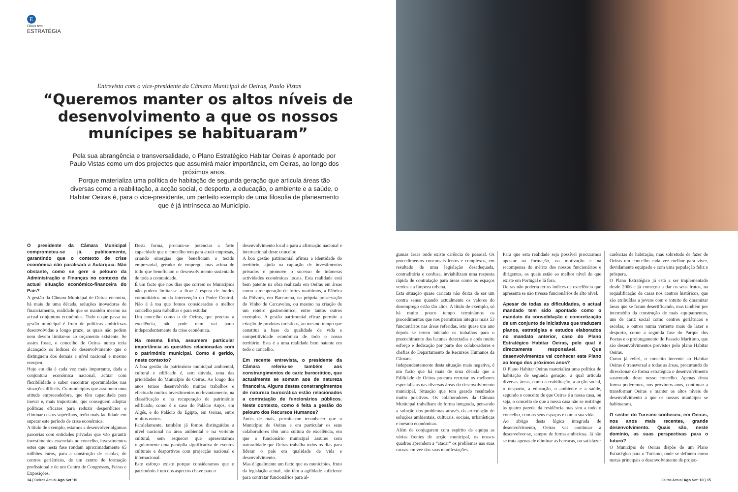E
Oiras tem
ESTRATÉGIA
Entrevista com o vice-presidente da Câmara Municipal de Oeiras, Paulo Vistas
“Queremos manter os altos níveis de desenvolvimento a que os nossos munícipes se habituaram”
Pela sua abrangência e transversalidade, o Plano Estratégico Habitar Oeiras é apontado por Paulo Vistas como um dos projectos que assumirá maior importância, em Oeiras, ao longo dos próximos anos.
Porque materializa uma política de habitação de segunda geração que articula áreas tão diversas como a reabilitação, a acção social, o desporto, a educação, o ambiente e a saúde, o Habitar Oeiras é, para o vice-presidente, um perfeito exemplo de uma filosofia de planeamento que é já intrínseca ao Município.
O presidente da Câmara Municipal comprometeu-se já, publicamente, garantindo que o contexto de crise económica não paralisará a Autarquia. Não obstante, como se gere o pelouro da Administração e Finanças no contexto da actual situação económico-financeira do País?
A gestão da Câmara Municipal de Oeiras encontra, há mais de uma década, soluções inovadoras de financiamento, realidade que se mantém mesmo na actual conjuntura económica. Tudo o que passa na gestão municipal é fruto de políticas ambiciosas desenvolvidas a longo prazo, as quais não podem nem devem limitar-se ao orçamento existente. Se assim fosse, o concelho de Oeiras nunca teria alcançado os índices de desenvolvimento que o distinguem dos demais a nível nacional e mesmo europeu.
Hoje em dia é cada vez mais importante, dada a conjuntura económica nacional, actuar com flexibilidade e saber encontrar oportunidades nas situações difíceis. Os municípios que assumem uma atitude empreendedora, que têm capacidade para inovar e, mais importante, que conseguem adoptar políticas eficazes para reduzir desperdícios e eliminar custos supérfluos, terão mais facilidade em superar este período de crise económica.
A título de exemplo, estamos a desenvolver algumas parcerias com entidades privadas que vão garantir investimentos essenciais no concelho, investimentos estes que nesta fase rondam aproximadamente 65 milhões euros, para a construção de escolas, de centros geriátricos, de um centro de formação profissional e de um Centro de Congressos, Feiras e Exposições.
Desta forma, procura-se potenciar a forte capacidade que o concelho tem para atrair empresas, criando sinergias que beneficiam o tecido empresarial, gerador de emprego, mas acima de tudo que beneficiam o desenvolvimento sustentado de toda a comunidade.
É um facto que nos dias que correm os Municípios não podem limitar-se a ficar à espera de fundos comunitários ou da intervenção do Poder Central. Não é à toa que fomos considerados o melhor concelho para trabalhar e para estudar.
Um concelho como o de Oeiras, que procura a excelência, não pode nem vai parar independentemente da crise económica.
Na mesma linha, assumem particular importância as questões relacionadas com o património municipal. Como é gerido, neste contexto?
A boa gestão do património municipal ambiental, cultural e edificado é, sem dúvida, uma das prioridades do Município de Oeiras. Ao longo dos anos temos desenvolvido muitos trabalhos e efectuado muitos investimentos no levantamento, na classificação e na recuperação de património edificado, como é o caso do Palácio Anjos, em Algés, e do Palácio do Egipto, em Oeiras, entre muitos outros.
Paralelamente, também já fomos distinguidos a nível nacional na área ambiental e na vertente cultural, sem esquecer que apresentamos regularmente uma panóplia significativa de eventos culturais e desportivos com projecção nacional e internacional.
Este esforço existe porque consideramos que o património é um dos aspectos chave para o
desenvolvimento local e para a afirmação nacional e internacional deste concelho.
A boa gestão patrimonial afirma a identidade do território, ajuda na captação de investimentos privados e promove o sucesso de inúmeras actividades económicas locais. Esta realidade está bem patente na obra realizada em Oeiras em áreas como a recuperação de fortes marítimos, a Fábrica da Pólvora, em Barcarena, na própria preservação do Vinho de Carcavelos, ou mesmo na criação de um roteiro gastronómico, entre tantos outros exemplos. A gestão patrimonial eficaz permite a criação de produtos turísticos, ao mesmo tempo que constitui a base da qualidade de vida e competitividade económica de todo o nosso território. Esta é a uma realidade bem patente em todo o concelho.
Em recente entrevista, o presidente da Câmara referiu-se também aos constrangimentos de cariz burocrático, que actualmente se somam aos de natureza financeira. Alguns destes constrangimentos de natureza burocrática estão relacionados a contratação de funcionários públicos. Neste contexto, como é feita a gestão do pelouro dos Recursos Humanos?
Antes de mais, permita-me reconhecer que o Município de Oeiras e em particular os seus colaboradores têm uma cultura de excelência, em que o funcionário municipal assume com naturalidade que Oeiras trabalha todos os dias para liderar o país em qualidade de vida e desenvolvimento.
Mas é igualmente um facto que os municípios, fruto da legislação actual, não têm a agilidade suficiente para contratar funcionários para al-
14 { Oeiras Actual Ago.Set '10
gumas áreas onde existe carência de pessoal. Os procedimentos concursais lentos e complexos, em resultado de uma legislação desadequada, contraditória e confusa, inviabilizam uma resposta rápida de contratação para áreas como os espaços verdes e a limpeza urbana.
Esta situação quase caricata não deixa de ser um contra senso quando actualmente os valores do desemprego estão tão altos. A título de exemplo, só há muito pouco tempo terminámos os procedimentos que nos permitiram integrar mais 53 funcionários nas áreas referidas, isto quase um ano depois se terem iniciado os trabalhos para o preenchimento das lacunas detectadas e após muito esforço e dedicação por parte dos colaboradores e chefias do Departamento de Recursos Humanos da Câmara.
Independentemente desta situação mais negativa, é um facto que há mais de uma década que a Edilidade de Oeiras procura recrutar os melhores especialistas nas diversas áreas do desenvolvimento municipal. Situação que tem gerado resultados muito positivos. Os colaboradores da Câmara Municipal trabalham de forma integrada, pensando a solução dos problemas através da articulação de soluções ambientais, culturais, sociais, urbanísticas e mesmo económicas.
Além de conjugarem com espírito de equipa as várias frentes de acção municipal, os nossos quadros aprendem a “atacar” os problemas nas suas causas em vez das suas manifestações.
Para que esta realidade seja possível procuramos apostar na formação, na motivação e na recompensa do mérito dos nossos funcionários e dirigentes, os quais estão ao melhor nível do que existe em Portugal e lá fora.
Oeiras não poderia ter os índices de excelência que apresenta se não tivesse funcionários de alto nível.
Apesar de todas as dificuldades, o actual mandado tem sido apontado como o mandato da consolidação e concretização de um conjunto de iniciativas que traduzem planos, estratégias e estudos elaborados no mandato anterior, caso do Plano Estratégico Habitar Oeiras, pelo qual é directamente responsável. Que desenvolvimentos vai conhecer este Plano ao longo dos próximos anos?
O Plano Habitar Oeiras materializa uma política de habitação de segunda geração, a qual articula diversas áreas, como a reabilitação, a acção social, o desporto, a educação, o ambiente e a saúde, segundo o conceito de que Oeiras é a nossa casa, ou seja, o conceito de que a nossa casa não se restringe às quatro parede da residência mas sim a todo o concelho, com os seus espaços e com a sua vida.
Ao abrigo desta lógica integrada de desenvolvimento, Oeiras vai continuar a desenvolver-se, sempre de forma ambiciosa. Já não se trata apenas de eliminar as barracas, ou satisfazer
carências de habitação, mas sobretudo de fazer de Oeiras um concelho cada vez melhor para viver, devidamente equipado e com uma população feliz e próspera.
O Plano Estratégico já está a ser implementado desde 2006 e já começou a dar os seus frutos, na requalificação de casas nos centros históricos, que são atribuídas a jovens com o intuito de dinamizar áreas que se foram desertificando, mas também por intermédio da construção de mais equipamentos, uns de cariz social como centros geriátricos e escolas, e outros numa vertente mais de lazer e desporto, como a segunda fase do Parque dos Poetas e o prolongamento do Passeio Marítimo, que são desenvolvimentos previstos pelo plano Habitar Oeiras.
Como já referi, o conceito inerente ao Habitar Oeiras é transversal a todas as áreas, procurando do direccionar de forma estratégica o desenvolvimento sustentado deste nosso concelho. Apenas desta forma poderemos, nos próximos anos, continuar a transformar Oeiras e manter os altos níveis de desenvolvimento a que os nossos munícipes se habituaram.
O sector do Turismo conheceu, em Oeiras, nos anos mais recentes, grande desenvolvimento. Quais são, neste domínio, as suas perspectivas para o futuro?
O Município de Oeiras dispõe de um Plano Estratégico para o Turismo, onde se definem como metas principais o desenvolvimento de projec-
Oeiras Actual Ago.Set '10 } 15